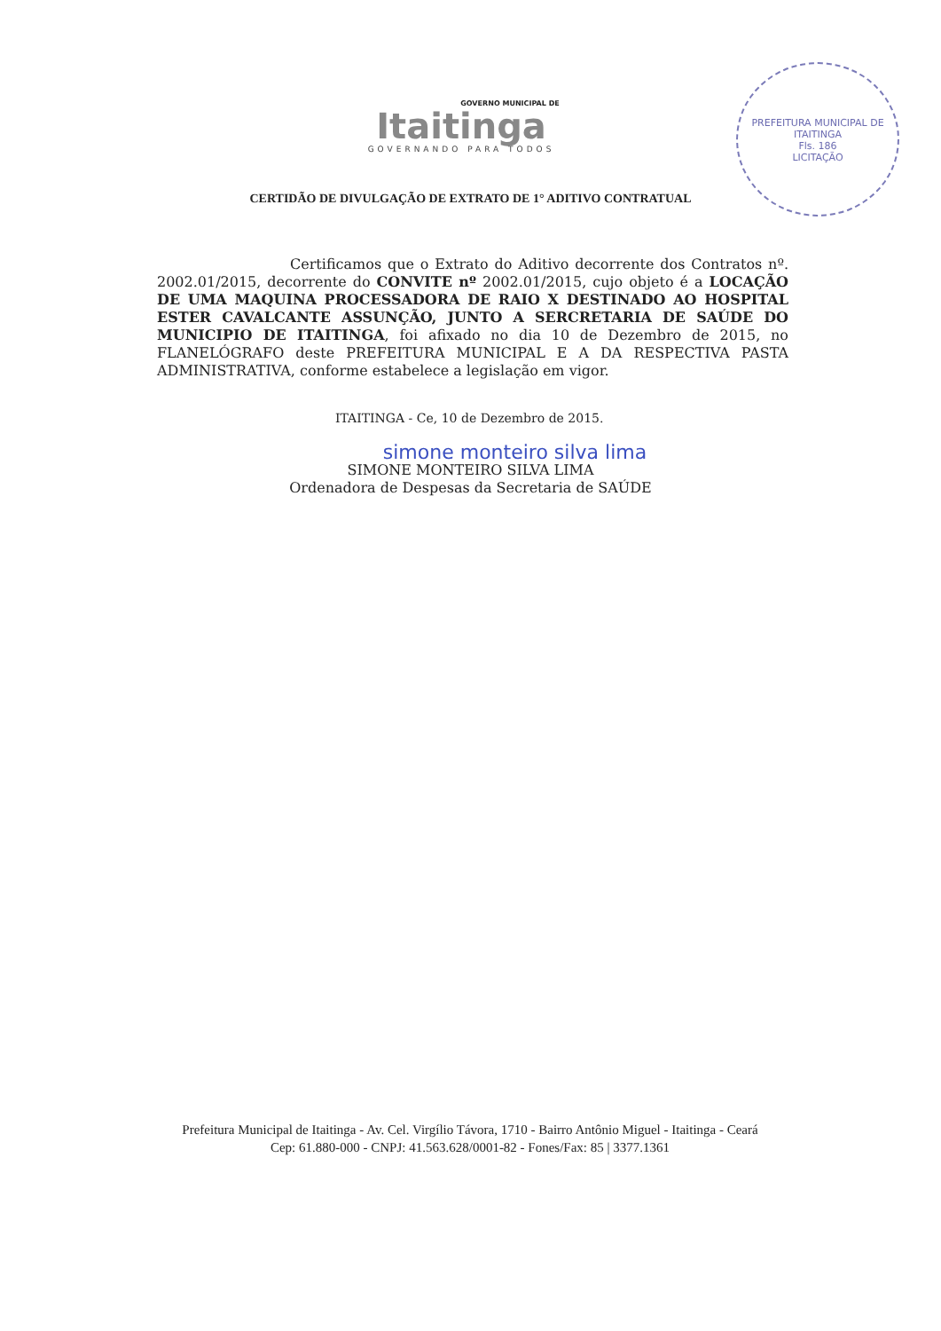GOVERNO MUNICIPAL DE
Itaitinga
GOVERNANDO PARA TODOS
PREFEITURA MUNICIPAL DE ITAITINGA
Fls. 186
LICITAÇÃO
CERTIDÃO DE DIVULGAÇÃO DE EXTRATO DE 1° ADITIVO CONTRATUAL
Certificamos que o Extrato do Aditivo decorrente dos Contratos nº. 2002.01/2015, decorrente do CONVITE nº 2002.01/2015, cujo objeto é a LOCAÇÃO DE UMA MAQUINA PROCESSADORA DE RAIO X DESTINADO AO HOSPITAL ESTER CAVALCANTE ASSUNÇÃO, JUNTO A SERCRETARIA DE SAÚDE DO MUNICIPIO DE ITAITINGA, foi afixado no dia 10 de Dezembro de 2015, no FLANELÓGRAFO deste PREFEITURA MUNICIPAL E A DA RESPECTIVA PASTA ADMINISTRATIVA, conforme estabelece a legislação em vigor.
ITAITINGA - Ce, 10 de Dezembro de 2015.
simone monteiro silva lima
SIMONE MONTEIRO SILVA LIMA
Ordenadora de Despesas da Secretaria de SAÚDE
Prefeitura Municipal de Itaitinga - Av. Cel. Virgílio Távora, 1710 - Bairro Antônio Miguel - Itaitinga - Ceará
Cep: 61.880-000 - CNPJ: 41.563.628/0001-82 - Fones/Fax: 85 | 3377.1361